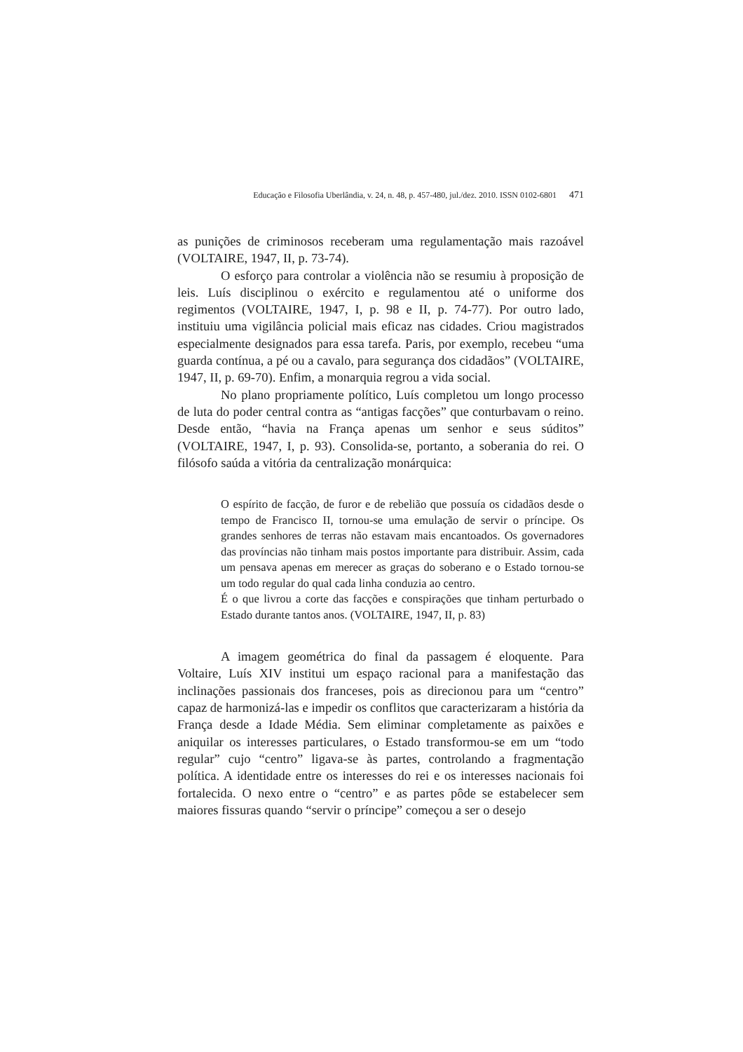Educação e Filosofia Uberlândia, v. 24, n. 48, p. 457-480, jul./dez. 2010. ISSN 0102-6801 471
as punições de criminosos receberam uma regulamentação mais razoável (VOLTAIRE, 1947, II, p. 73-74).
O esforço para controlar a violência não se resumiu à proposição de leis. Luís disciplinou o exército e regulamentou até o uniforme dos regimentos (VOLTAIRE, 1947, I, p. 98 e II, p. 74-77). Por outro lado, instituiu uma vigilância policial mais eficaz nas cidades. Criou magistrados especialmente designados para essa tarefa. Paris, por exemplo, recebeu “uma guarda contínua, a pé ou a cavalo, para segurança dos cidadãos” (VOLTAIRE, 1947, II, p. 69-70). Enfim, a monarquia regrou a vida social.
No plano propriamente político, Luís completou um longo processo de luta do poder central contra as “antigas facções” que conturbavam o reino. Desde então, “havia na França apenas um senhor e seus súditos” (VOLTAIRE, 1947, I, p. 93). Consolida-se, portanto, a soberania do rei. O filósofo saúda a vitória da centralização monárquica:
O espírito de facção, de furor e de rebelião que possuía os cidadãos desde o tempo de Francisco II, tornou-se uma emulação de servir o príncipe. Os grandes senhores de terras não estavam mais encantoados. Os governadores das províncias não tinham mais postos importante para distribuir. Assim, cada um pensava apenas em merecer as graças do soberano e o Estado tornou-se um todo regular do qual cada linha conduzia ao centro.
É o que livrou a corte das facções e conspirações que tinham perturbado o Estado durante tantos anos. (VOLTAIRE, 1947, II, p. 83)
A imagem geométrica do final da passagem é eloquente. Para Voltaire, Luís XIV institui um espaço racional para a manifestação das inclinações passionais dos franceses, pois as direcionou para um “centro” capaz de harmonizá-las e impedir os conflitos que caracterizaram a história da França desde a Idade Média. Sem eliminar completamente as paixões e aniquilar os interesses particulares, o Estado transformou-se em um “todo regular” cujo “centro” ligava-se às partes, controlando a fragmentação política. A identidade entre os interesses do rei e os interesses nacionais foi fortalecida. O nexo entre o “centro” e as partes pôde se estabelecer sem maiores fissuras quando “servir o príncipe” começou a ser o desejo